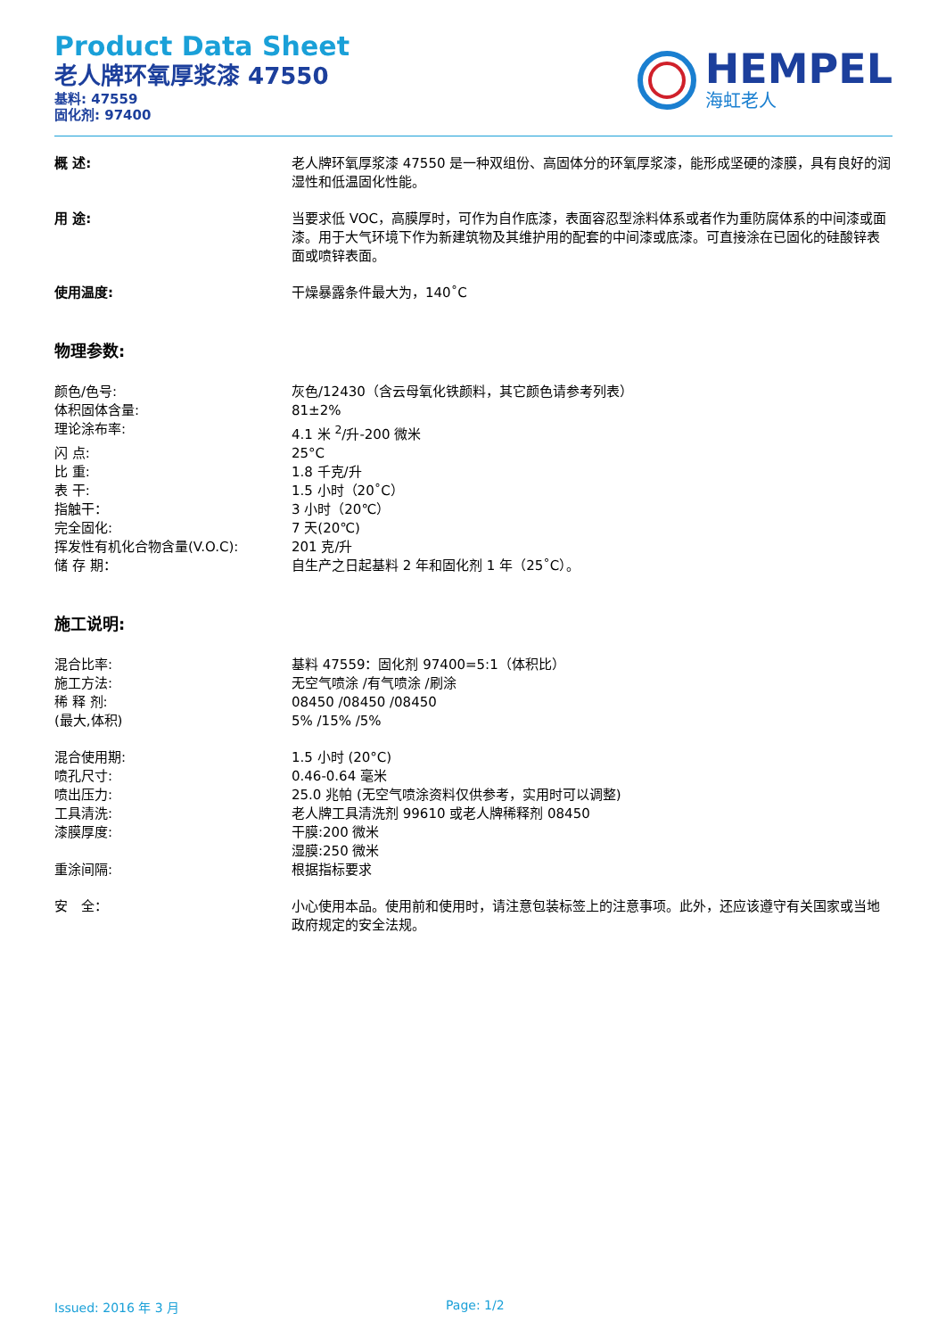Product Data Sheet
老人牌环氧厚浆漆 47550
基料: 47559
固化剂: 97400
HEMPEL
海虹老人
概 述: 老人牌环氧厚浆漆 47550 是一种双组份、高固体分的环氧厚浆漆，能形成坚硬的漆膜，具有良好的润湿性和低温固化性能。
用 途: 当要求低 VOC，高膜厚时，可作为自作底漆，表面容忍型涂料体系或者作为重防腐体系的中间漆或面漆。用于大气环境下作为新建筑物及其维护用的配套的中间漆或底漆。可直接涂在已固化的硅酸锌表面或喷锌表面。
使用温度: 干燥暴露条件最大为，140˚C
物理参数:
颜色/色号: 灰色/12430（含云母氧化铁颜料，其它颜色请参考列表）
体积固体含量: 81±2%
理论涂布率: 4.1 米 <sup>2</sup>/升-200 微米
闪 点: 25°C
比 重: 1.8 千克/升
表 干: 1.5 小时（20˚C）
指触干： 3 小时（20℃）
完全固化: 7 天(20℃)
挥发性有机化合物含量(V.O.C): 201 克/升
储 存 期： 自生产之日起基料 2 年和固化剂 1 年（25˚C）。
施工说明:
混合比率: 基料 47559：固化剂 97400=5:1（体积比）
施工方法: 无空气喷涂 /有气喷涂 /刷涂
稀 释 剂: 08450 /08450 /08450
(最大,体积) 5% /15% /5%
混合使用期: 1.5 小时 (20°C)
喷孔尺寸: 0.46-0.64 毫米
喷出压力: 25.0 兆帕 (无空气喷涂资料仅供参考，实用时可以调整)
工具清洗: 老人牌工具清洗剂 99610 或老人牌稀释剂 08450
漆膜厚度: 干膜:200 微米
湿膜:250 微米
重涂间隔: 根据指标要求
安　全： 小心使用本品。使用前和使用时，请注意包装标签上的注意事项。此外，还应该遵守有关国家或当地政府规定的安全法规。
Issued: 2016 年 3 月 Page: 1/2